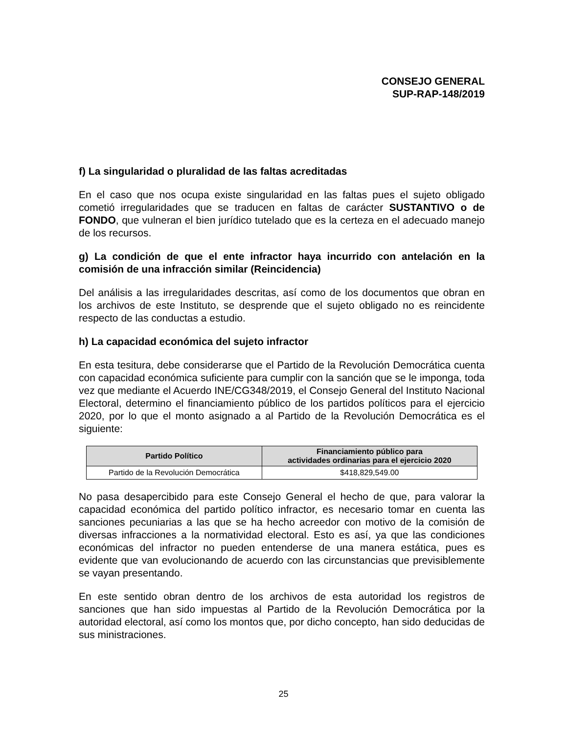CONSEJO GENERAL
SUP-RAP-148/2019
f) La singularidad o pluralidad de las faltas acreditadas
En el caso que nos ocupa existe singularidad en las faltas pues el sujeto obligado cometió irregularidades que se traducen en faltas de carácter SUSTANTIVO o de FONDO, que vulneran el bien jurídico tutelado que es la certeza en el adecuado manejo de los recursos.
g) La condición de que el ente infractor haya incurrido con antelación en la comisión de una infracción similar (Reincidencia)
Del análisis a las irregularidades descritas, así como de los documentos que obran en los archivos de este Instituto, se desprende que el sujeto obligado no es reincidente respecto de las conductas a estudio.
h) La capacidad económica del sujeto infractor
En esta tesitura, debe considerarse que el Partido de la Revolución Democrática cuenta con capacidad económica suficiente para cumplir con la sanción que se le imponga, toda vez que mediante el Acuerdo INE/CG348/2019, el Consejo General del Instituto Nacional Electoral, determino el financiamiento público de los partidos políticos para el ejercicio 2020, por lo que el monto asignado a al Partido de la Revolución Democrática es el siguiente:
| Partido Político | Financiamiento público para actividades ordinarias para el ejercicio 2020 |
| --- | --- |
| Partido de la Revolución Democrática | $418,829,549.00 |
No pasa desapercibido para este Consejo General el hecho de que, para valorar la capacidad económica del partido político infractor, es necesario tomar en cuenta las sanciones pecuniarias a las que se ha hecho acreedor con motivo de la comisión de diversas infracciones a la normatividad electoral. Esto es así, ya que las condiciones económicas del infractor no pueden entenderse de una manera estática, pues es evidente que van evolucionando de acuerdo con las circunstancias que previsiblemente se vayan presentando.
En este sentido obran dentro de los archivos de esta autoridad los registros de sanciones que han sido impuestas al Partido de la Revolución Democrática por la autoridad electoral, así como los montos que, por dicho concepto, han sido deducidas de sus ministraciones.
25